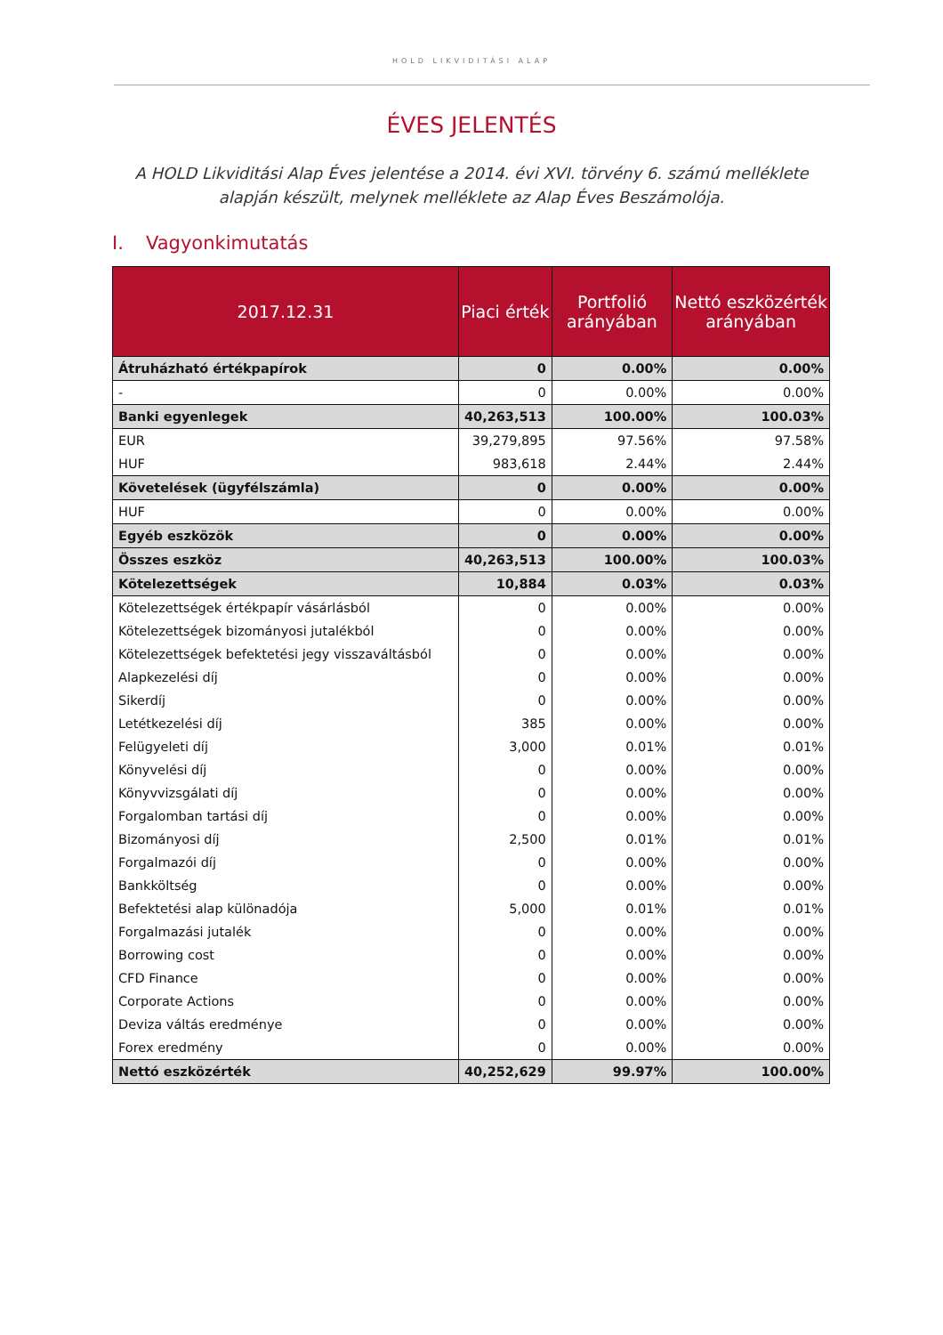HOLD LIKVIDITÁSI ALAP
ÉVES JELENTÉS
A HOLD Likviditási Alap Éves jelentése a 2014. évi XVI. törvény 6. számú melléklete alapján készült, melynek melléklete az Alap Éves Beszámolója.
I. Vagyonkimutatás
| 2017.12.31 | Piaci érték | Portfolió arányában | Nettó eszközérték arányában |
| --- | --- | --- | --- |
| Átruházható értékpapírok | 0 | 0.00% | 0.00% |
| - | 0 | 0.00% | 0.00% |
| Banki egyenlegek | 40,263,513 | 100.00% | 100.03% |
| EUR | 39,279,895 | 97.56% | 97.58% |
| HUF | 983,618 | 2.44% | 2.44% |
| Követelések (ügyfélszámla) | 0 | 0.00% | 0.00% |
| HUF | 0 | 0.00% | 0.00% |
| Egyéb eszközök | 0 | 0.00% | 0.00% |
| Összes eszköz | 40,263,513 | 100.00% | 100.03% |
| Kötelezettségek | 10,884 | 0.03% | 0.03% |
| Kötelezettségek értékpapír vásárlásból | 0 | 0.00% | 0.00% |
| Kötelezettségek bizományosi jutalékból | 0 | 0.00% | 0.00% |
| Kötelezettségek befektetési jegy visszaváltásból | 0 | 0.00% | 0.00% |
| Alapkezelési díj | 0 | 0.00% | 0.00% |
| Sikerdíj | 0 | 0.00% | 0.00% |
| Letétkezelési díj | 385 | 0.00% | 0.00% |
| Felügyeleti díj | 3,000 | 0.01% | 0.01% |
| Könyvelési díj | 0 | 0.00% | 0.00% |
| Könyvvizsgálati díj | 0 | 0.00% | 0.00% |
| Forgalomban tartási díj | 0 | 0.00% | 0.00% |
| Bizományosi díj | 2,500 | 0.01% | 0.01% |
| Forgalmazói díj | 0 | 0.00% | 0.00% |
| Bankköltség | 0 | 0.00% | 0.00% |
| Befektetési alap különadója | 5,000 | 0.01% | 0.01% |
| Forgalmazási jutalék | 0 | 0.00% | 0.00% |
| Borrowing cost | 0 | 0.00% | 0.00% |
| CFD Finance | 0 | 0.00% | 0.00% |
| Corporate Actions | 0 | 0.00% | 0.00% |
| Deviza váltás eredménye | 0 | 0.00% | 0.00% |
| Forex eredmény | 0 | 0.00% | 0.00% |
| Nettó eszközérték | 40,252,629 | 99.97% | 100.00% |